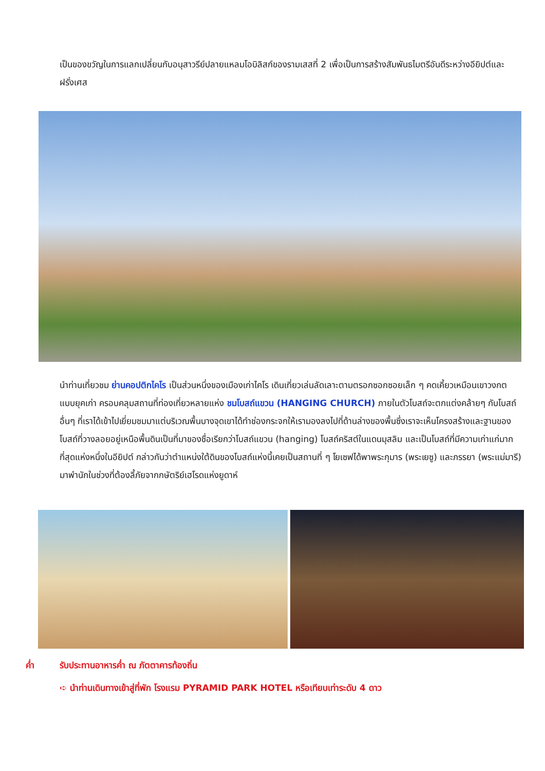เป็นของขวัญในการแลกเปลี่ยนกับอนุสาวรีย์ปลายแหลมโอบิลิสก์ของรามเสสที่ 2 เพื่อเป็นการสร้างสัมพันธไมตรีอันดีระหว่างอียิปต์และฝรั่งเศส
นำท่านเที่ยวชม ย่านคอปติกไคโร เป็นส่วนหนึ่งของเมืองเก่าไคโร เดินเที่ยวเล่นลัดเลาะตามตรอกซอกซอยเล็ก ๆ คดเคี้ยวเหมือนเขาวงกตแบบยุคเก่า ครอบคลุมสถานที่ท่องเที่ยวหลายแห่ง ชมโบสถ์แขวน (HANGING CHURCH) ภายในตัวโบสถ์จะตกแต่งคล้ายๆ กับโบสถ์อื่นๆ ที่เราได้เข้าไปเยี่ยมชมมาแต่บริเวณพื้นบางจุดเขาได้ทำช่องกระจกให้เรามองลงไปที่ด้านล่างของพื้นซึ่งเราจะเห็นโครงสร้างและฐานของโบสถ์ที่วางลอยอยู่เหนือพื้นดินเป็นที่มาของชื่อเรียกว่าโบสถ์แขวน (hanging) โบสถ์คริสต์ในแดนมุสลิม และเป็นโบสถ์ที่มีความเก่าแก่มากที่สุดแห่งหนึ่งในอียิปต์ กล่าวกันว่าตำแหน่งใต้ดินของโบสถ์แห่งนี้เคยเป็นสถานที่ ๆ โยเซฟได้พาพระกุมาร (พระเยซู) และภรรยา (พระแม่มารี) มาพำนักในช่วงที่ต้องลี้ภัยจากกษัตริย์เฮโรดแห่งยูดาห์
ค่ำ รับประทานอาหารค่ำ ณ ภัตตาคารท้องถิ่น
➪ นำท่านเดินทางเข้าสู่ที่พัก โรงแรม PYRAMID PARK HOTEL หรือเทียบเท่าระดับ 4 ดาว